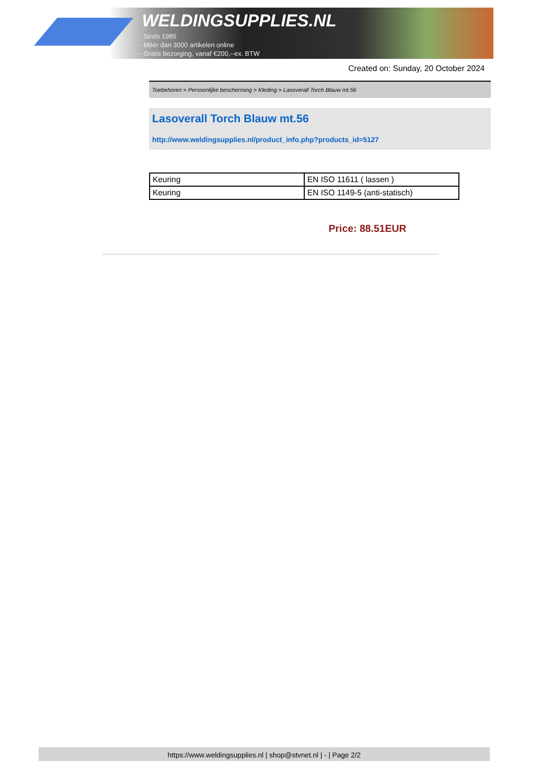WELDINGSUPPLIES.NL
- Sinds 1985
- Méér dan 3000 artikelen online
- Gratis bezorging, vanaf €200,--ex. BTW
Created on: Sunday, 20 October 2024
Toebehoren > Persoonlijke bescherming > Kleding > Lasoverall Torch Blauw mt.56
Lasoverall Torch Blauw mt.56
http://www.weldingsupplies.nl/product_info.php?products_id=5127
| Keuring | EN ISO 11611 ( lassen ) |
| Keuring | EN ISO 1149-5 (anti-statisch) |
Price: 88.51EUR
https://www.weldingsupplies.nl | shop@stvnet.nl | - | Page 2/2